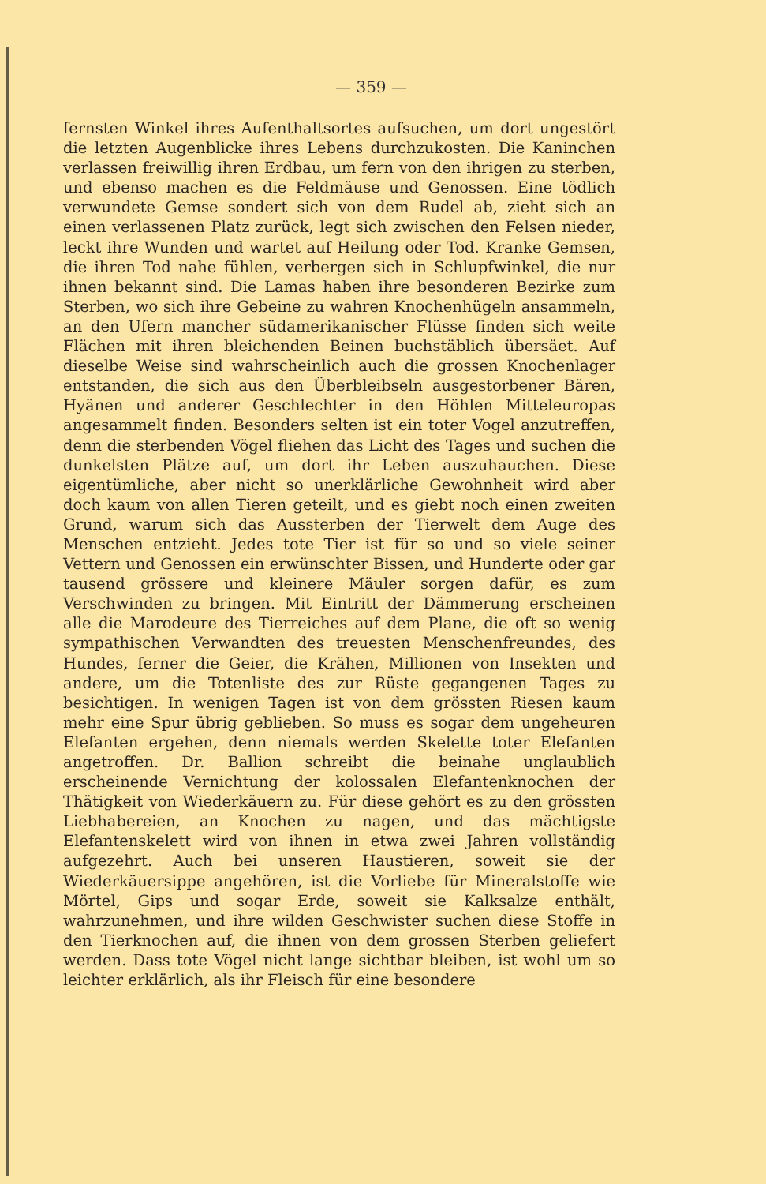— 359 —
fernsten Winkel ihres Aufenthaltsortes aufsuchen, um dort ungestört die letzten Augenblicke ihres Lebens durchzukosten. Die Kaninchen verlassen freiwillig ihren Erdbau, um fern von den ihrigen zu sterben, und ebenso machen es die Feldmäuse und Genossen. Eine tödlich verwundete Gemse sondert sich von dem Rudel ab, zieht sich an einen verlassenen Platz zurück, legt sich zwischen den Felsen nieder, leckt ihre Wunden und wartet auf Heilung oder Tod. Kranke Gemsen, die ihren Tod nahe fühlen, verbergen sich in Schlupfwinkel, die nur ihnen bekannt sind. Die Lamas haben ihre besonderen Bezirke zum Sterben, wo sich ihre Gebeine zu wahren Knochenhügeln ansammeln, an den Ufern mancher südamerikanischer Flüsse finden sich weite Flächen mit ihren bleichenden Beinen buchstäblich übersäet. Auf dieselbe Weise sind wahrscheinlich auch die grossen Knochenlager entstanden, die sich aus den Überbleibseln ausgestorbener Bären, Hyänen und anderer Geschlechter in den Höhlen Mitteleuropas angesammelt finden. Besonders selten ist ein toter Vogel anzutreffen, denn die sterbenden Vögel fliehen das Licht des Tages und suchen die dunkelsten Plätze auf, um dort ihr Leben auszuhauchen. Diese eigentümliche, aber nicht so unerklärliche Gewohnheit wird aber doch kaum von allen Tieren geteilt, und es giebt noch einen zweiten Grund, warum sich das Aussterben der Tierwelt dem Auge des Menschen entzieht. Jedes tote Tier ist für so und so viele seiner Vettern und Genossen ein erwünschter Bissen, und Hunderte oder gar tausend grössere und kleinere Mäuler sorgen dafür, es zum Verschwinden zu bringen. Mit Eintritt der Dämmerung erscheinen alle die Marodeure des Tierreiches auf dem Plane, die oft so wenig sympathischen Verwandten des treuesten Menschenfreundes, des Hundes, ferner die Geier, die Krähen, Millionen von Insekten und andere, um die Totenliste des zur Rüste gegangenen Tages zu besichtigen. In wenigen Tagen ist von dem grössten Riesen kaum mehr eine Spur übrig geblieben. So muss es sogar dem ungeheuren Elefanten ergehen, denn niemals werden Skelette toter Elefanten angetroffen. Dr. Ballion schreibt die beinahe unglaublich erscheinende Vernichtung der kolossalen Elefantenknochen der Thätigkeit von Wiederkäuern zu. Für diese gehört es zu den grössten Liebhabereien, an Knochen zu nagen, und das mächtigste Elefantenskelett wird von ihnen in etwa zwei Jahren vollständig aufgezehrt. Auch bei unseren Haustieren, soweit sie der Wiederkäuersippe angehören, ist die Vorliebe für Mineralstoffe wie Mörtel, Gips und sogar Erde, soweit sie Kalksalze enthält, wahrzunehmen, und ihre wilden Geschwister suchen diese Stoffe in den Tierknochen auf, die ihnen von dem grossen Sterben geliefert werden. Dass tote Vögel nicht lange sichtbar bleiben, ist wohl um so leichter erklärlich, als ihr Fleisch für eine besondere